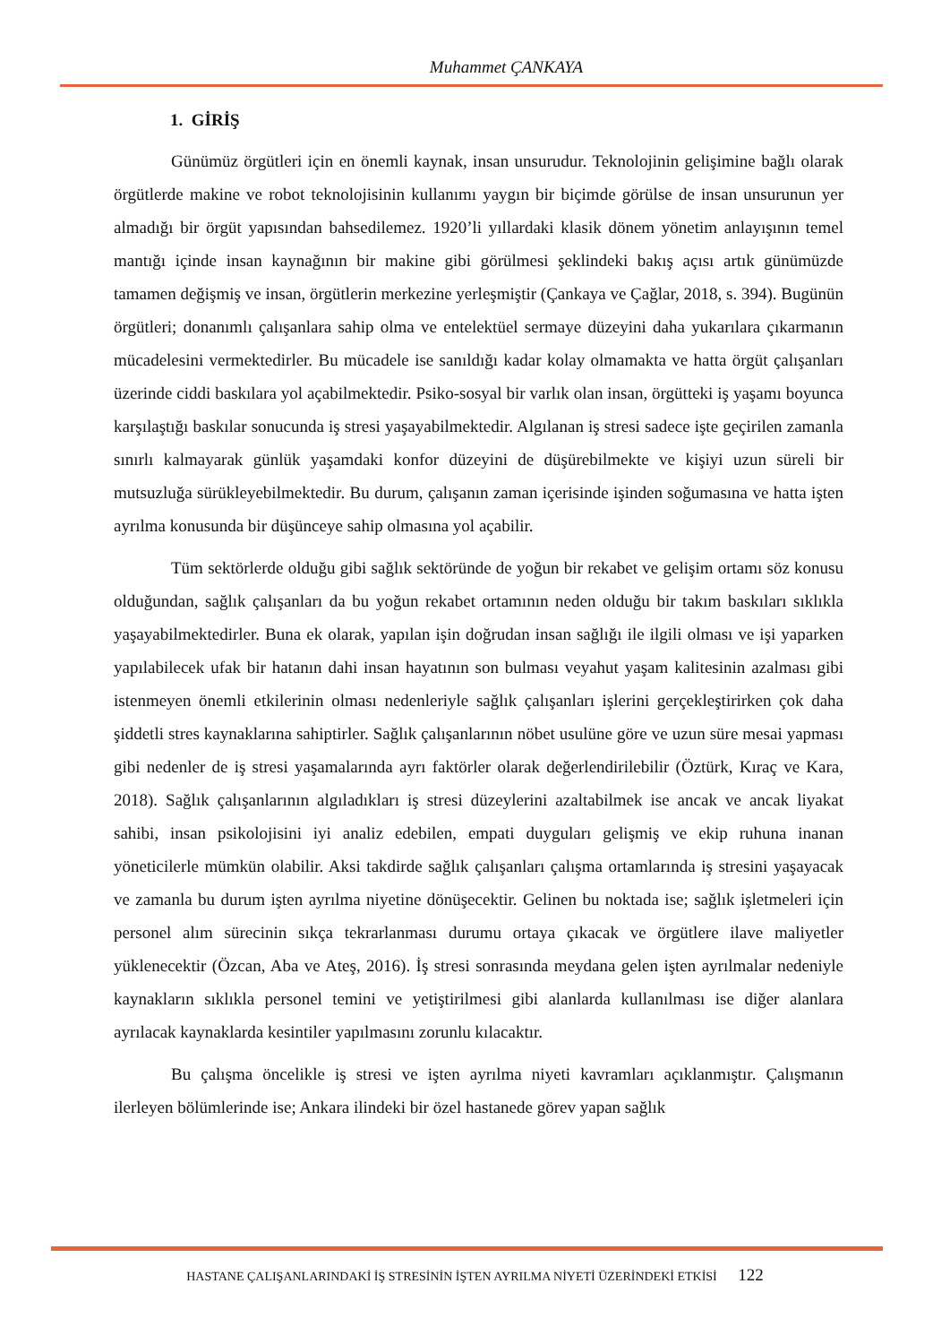Muhammet ÇANKAYA
1. GİRİŞ
Günümüz örgütleri için en önemli kaynak, insan unsurudur. Teknolojinin gelişimine bağlı olarak örgütlerde makine ve robot teknolojisinin kullanımı yaygın bir biçimde görülse de insan unsurunun yer almadığı bir örgüt yapısından bahsedilemez. 1920’li yıllardaki klasik dönem yönetim anlayışının temel mantığı içinde insan kaynağının bir makine gibi görülmesi şeklindeki bakış açısı artık günümüzde tamamen değişmiş ve insan, örgütlerin merkezine yerleşmiştir (Çankaya ve Çağlar, 2018, s. 394). Bugünün örgütleri; donanımlı çalışanlara sahip olma ve entelektüel sermaye düzeyini daha yukarılara çıkarmanın mücadelesini vermektedirler. Bu mücadele ise sanıldığı kadar kolay olmamakta ve hatta örgüt çalışanları üzerinde ciddi baskılara yol açabilmektedir. Psiko-sosyal bir varlık olan insan, örgütteki iş yaşamı boyunca karşılaştığı baskılar sonucunda iş stresi yaşayabilmektedir. Algılanan iş stresi sadece işte geçirilen zamanla sınırlı kalmayarak günlük yaşamdaki konfor düzeyini de düşürebilmekte ve kişiyi uzun süreli bir mutsuzluğa sürükleyebilmektedir. Bu durum, çalışanın zaman içerisinde işinden soğumasına ve hatta işten ayrılma konusunda bir düşünceye sahip olmasına yol açabilir.
Tüm sektörlerde olduğu gibi sağlık sektöründe de yoğun bir rekabet ve gelişim ortamı söz konusu olduğundan, sağlık çalışanları da bu yoğun rekabet ortamının neden olduğu bir takım baskıları sıklıkla yaşayabilmektedirler. Buna ek olarak, yapılan işin doğrudan insan sağlığı ile ilgili olması ve işi yaparken yapılabilecek ufak bir hatanın dahi insan hayatının son bulması veyahut yaşam kalitesinin azalması gibi istenmeyen önemli etkilerinin olması nedenleriyle sağlık çalışanları işlerini gerçekleştirirken çok daha şiddetli stres kaynaklarına sahiptirler. Sağlık çalışanlarının nöbet usulüne göre ve uzun süre mesai yapması gibi nedenler de iş stresi yaşamalarında ayrı faktörler olarak değerlendirilebilir (Öztürk, Kıraç ve Kara, 2018). Sağlık çalışanlarının algıladıkları iş stresi düzeylerini azaltabilmek ise ancak ve ancak liyakat sahibi, insan psikolojisini iyi analiz edebilen, empati duyguları gelişmiş ve ekip ruhuna inanan yöneticilerle mümkün olabilir. Aksi takdirde sağlık çalışanları çalışma ortamlarında iş stresini yaşayacak ve zamanla bu durum işten ayrılma niyetine dönüşecektir. Gelinen bu noktada ise; sağlık işletmeleri için personel alım sürecinin sıkça tekrarlanması durumu ortaya çıkacak ve örgütlere ilave maliyetler yüklenecektir (Özcan, Aba ve Ateş, 2016). İş stresi sonrasında meydana gelen işten ayrılmalar nedeniyle kaynakların sıklıkla personel temini ve yetiştirilmesi gibi alanlarda kullanılması ise diğer alanlara ayrılacak kaynaklarda kesintiler yapılmasını zorunlu kılacaktır.
Bu çalışma öncelikle iş stresi ve işten ayrılma niyeti kavramları açıklanmıştır. Çalışmanın ilerleyen bölümlerinde ise; Ankara ilindeki bir özel hastanede görev yapan sağlık
HASTANE ÇALIŞANLARINDAKİ İŞ STRESİNİN İŞTEN AYRILMA NİYETİ ÜZERİNDEKİ ETKİSİ 122